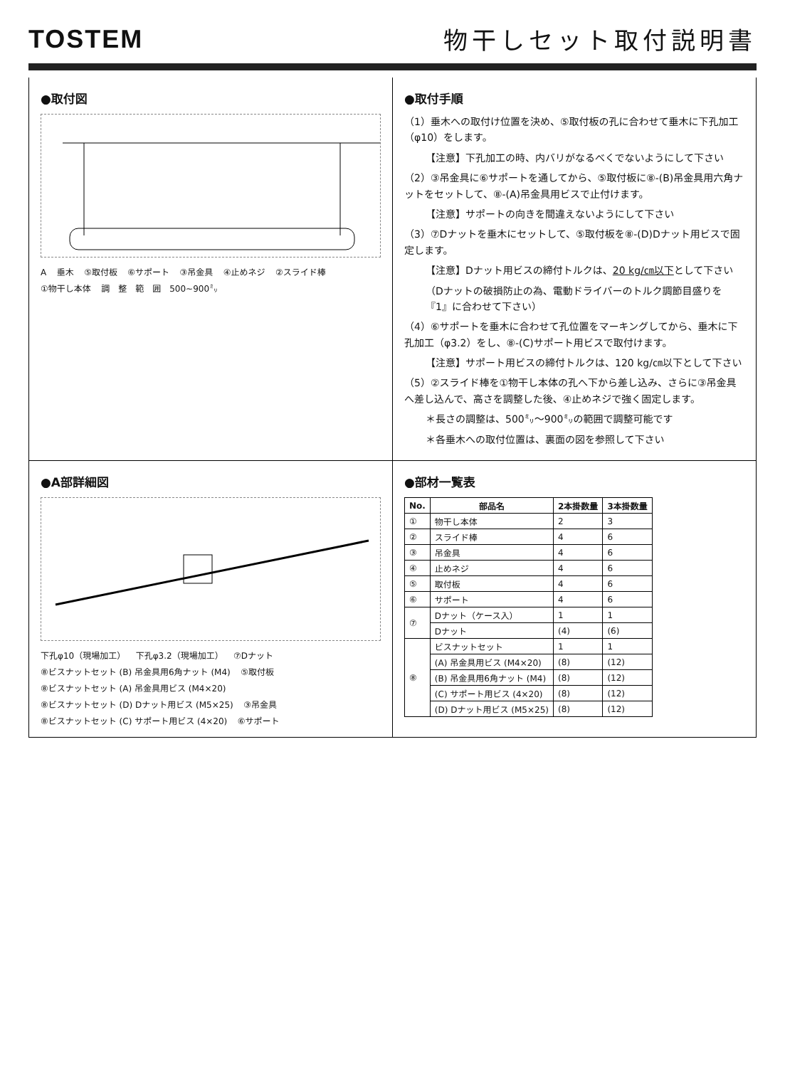TOSTEM 物干しセット取付説明書
●取付図
A 垂木 ⑤取付板 ⑥サポート ③吊金具 ④止めネジ ②スライド棒 ①物干し本体 調　整　範　囲　500~900㍉
●取付手順
（1）垂木への取付け位置を決め、⑤取付板の孔に合わせて垂木に下孔加工（φ10）をします。
【注意】下孔加工の時、内バリがなるべくでないようにして下さい
（2）③吊金具に⑥サポートを通してから、⑤取付板に⑧-(B)吊金具用六角ナットをセットして、⑧-(A)吊金具用ビスで止付けます。
【注意】サポートの向きを間違えないようにして下さい
（3）⑦Dナットを垂木にセットして、⑤取付板を⑧-(D)Dナット用ビスで固定します。
【注意】Dナット用ビスの締付トルクは、20 kg/㎝以下として下さい
（Dナットの破損防止の為、電動ドライバーのトルク調節目盛りを『1』に合わせて下さい）
（4）⑥サポートを垂木に合わせて孔位置をマーキングしてから、垂木に下孔加工（φ3.2）をし、⑧-(C)サポート用ビスで取付けます。
【注意】サポート用ビスの締付トルクは、120 kg/㎝以下として下さい
（5）②スライド棒を①物干し本体の孔へ下から差し込み、さらに③吊金具へ差し込んで、高さを調整した後、④止めネジで強く固定します。
＊長さの調整は、500㍉～900㍉の範囲で調整可能です
＊各垂木への取付位置は、裏面の図を参照して下さい
●A部詳細図
下孔φ10（現場加工） 下孔φ3.2（現場加工） ⑦Dナット ⑧ビスナットセット (B) 吊金具用6角ナット (M4) ⑤取付板 ⑧ビスナットセット (A) 吊金具用ビス (M4×20) ⑧ビスナットセット (D) Dナット用ビス (M5×25) ③吊金具 ⑧ビスナットセット (C) サポート用ビス (4×20) ⑥サポート
●部材一覧表
| No. | 部品名 | 2本掛数量 | 3本掛数量 |
| --- | --- | --- | --- |
| ① | 物干し本体 | 2 | 3 |
| ② | スライド棒 | 4 | 6 |
| ③ | 吊金具 | 4 | 6 |
| ④ | 止めネジ | 4 | 6 |
| ⑤ | 取付板 | 4 | 6 |
| ⑥ | サポート | 4 | 6 |
| ⑦ | Dナット（ケース入） | 1 | 1 |
| | Dナット | (4) | (6) |
| ⑧ | ビスナットセット | 1 | 1 |
| | (A) 吊金具用ビス (M4×20) | (8) | (12) |
| | (B) 吊金具用6角ナット (M4) | (8) | (12) |
| | (C) サポート用ビス (4×20) | (8) | (12) |
| | (D) Dナット用ビス (M5×25) | (8) | (12) |